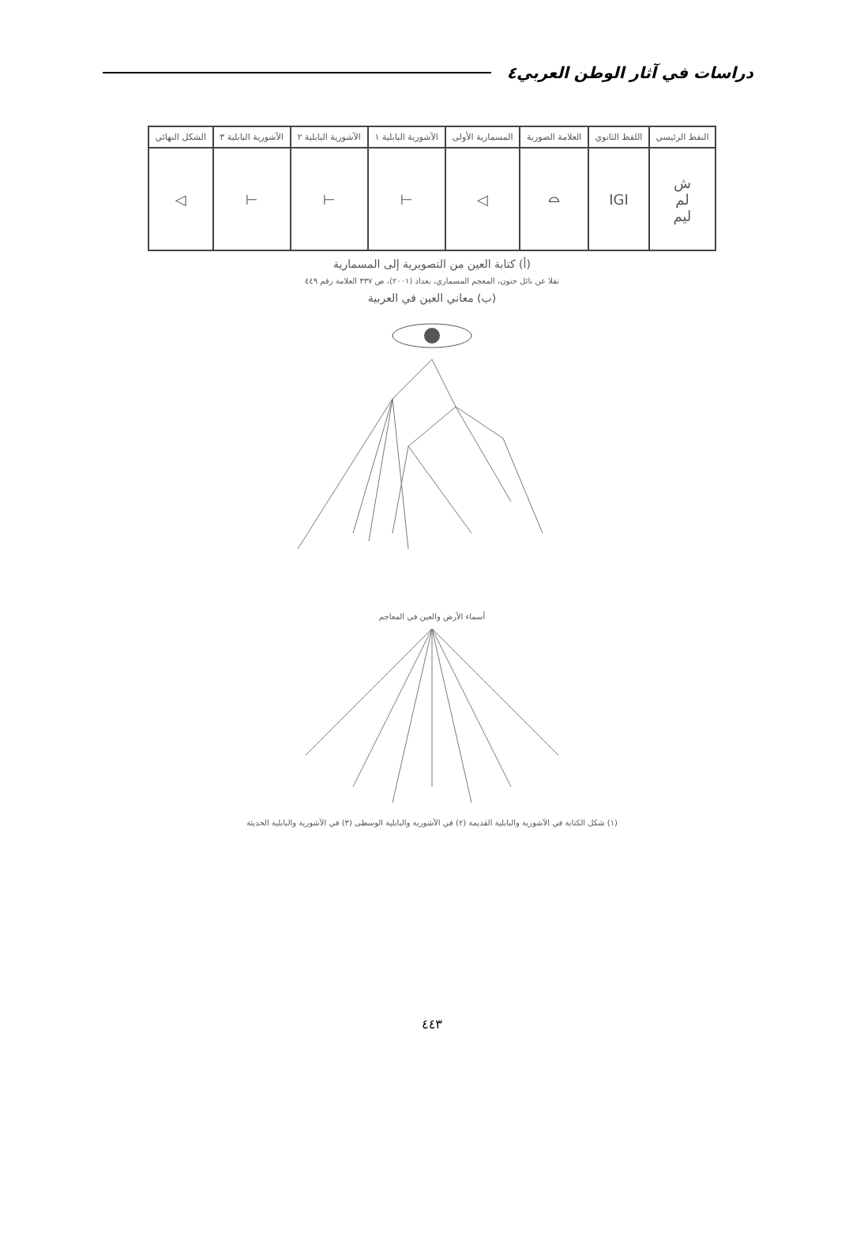دراسات في آثار الوطن العربي٤
| النفط الرئيسي | اللفظ الثانوي | العلامة الصورية | المسمارية الأولى | الآشورية البابلية ١ | الآشورية البابلية ٢ | الآشورية البابلية ٣ | الشكل النهائي |
| --- | --- | --- | --- | --- | --- | --- | --- |
| ش لم ليم | IGI | ⌓ | ◁ | ⊣ | ⊣ | ⊣ | ◁ |
(أ) كتابة العين من التصويرية إلى المسمارية
نقلا عن نائل حنون، المعجم المسماري، بغداد (٢٠٠١)، ص ٣٣٧ العلامة رقم ٤٤٩
(ب) معاني العين في العربية
أسماء الأرض والعين في المعاجم
(١) شكل الكتابة في الآشورية والبابلية القديمة (٢) في الآشورية والبابلية الوسطى (٣) في الآشورية والبابلية الحديثة
٤٤٣